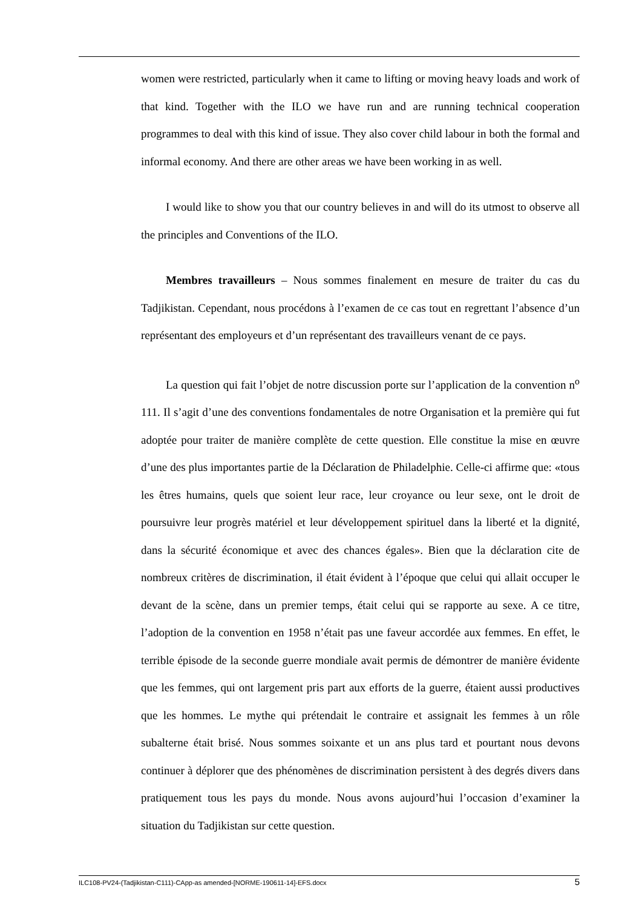women were restricted, particularly when it came to lifting or moving heavy loads and work of that kind. Together with the ILO we have run and are running technical cooperation programmes to deal with this kind of issue. They also cover child labour in both the formal and informal economy. And there are other areas we have been working in as well.
I would like to show you that our country believes in and will do its utmost to observe all the principles and Conventions of the ILO.
Membres travailleurs – Nous sommes finalement en mesure de traiter du cas du Tadjikistan. Cependant, nous procédons à l’examen de ce cas tout en regrettant l’absence d’un représentant des employeurs et d’un représentant des travailleurs venant de ce pays.
La question qui fait l’objet de notre discussion porte sur l’application de la convention n<sup>o</sup> 111. Il s’agit d’une des conventions fondamentales de notre Organisation et la première qui fut adoptée pour traiter de manière complète de cette question. Elle constitue la mise en œuvre d’une des plus importantes partie de la Déclaration de Philadelphie. Celle-ci affirme que: «tous les êtres humains, quels que soient leur race, leur croyance ou leur sexe, ont le droit de poursuivre leur progrès matériel et leur développement spirituel dans la liberté et la dignité, dans la sécurité économique et avec des chances égales». Bien que la déclaration cite de nombreux critères de discrimination, il était évident à l’époque que celui qui allait occuper le devant de la scène, dans un premier temps, était celui qui se rapporte au sexe. A ce titre, l’adoption de la convention en 1958 n’était pas une faveur accordée aux femmes. En effet, le terrible épisode de la seconde guerre mondiale avait permis de démontrer de manière évidente que les femmes, qui ont largement pris part aux efforts de la guerre, étaient aussi productives que les hommes. Le mythe qui prétendait le contraire et assignait les femmes à un rôle subalterne était brisé. Nous sommes soixante et un ans plus tard et pourtant nous devons continuer à déplorer que des phénomènes de discrimination persistent à des degrés divers dans pratiquement tous les pays du monde. Nous avons aujourd’hui l’occasion d’examiner la situation du Tadjikistan sur cette question.
ILC108-PV24-(Tadjikistan-C111)-CApp-as amended-[NORME-190611-14]-EFS.docx 5